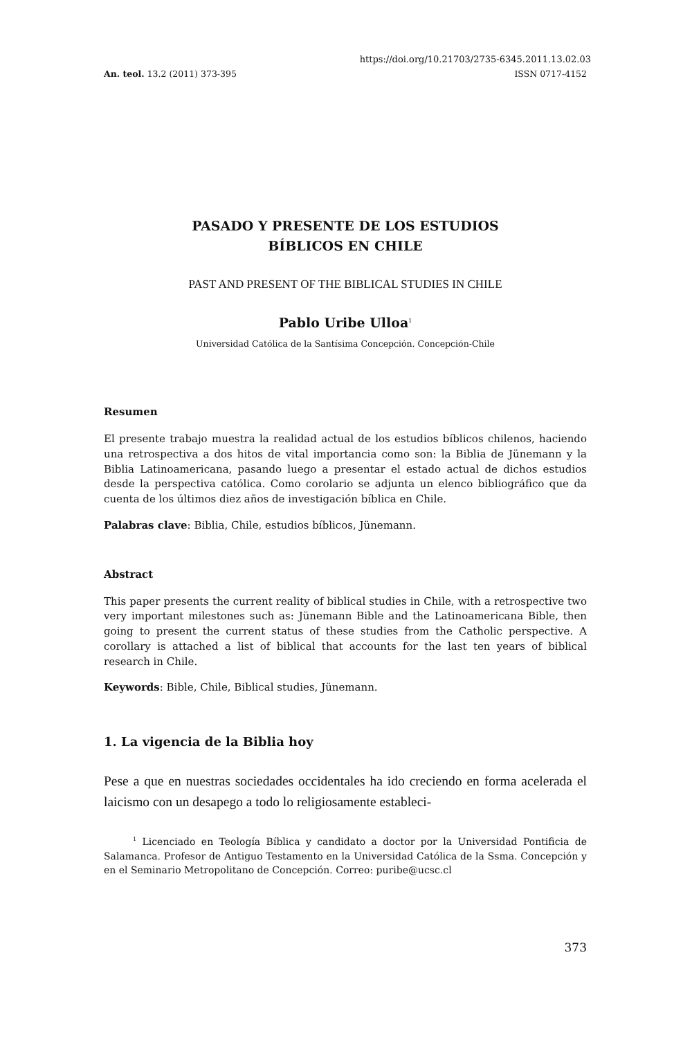https://doi.org/10.21703/2735-6345.2011.13.02.03
An. teol. 13.2 (2011) 373-395 ISSN 0717-4152
PASADO Y PRESENTE DE LOS ESTUDIOS
BÍBLICOS EN CHILE
PAST AND PRESENT OF THE BIBLICAL STUDIES IN CHILE
Pablo Uribe Ulloa<sup>1</sup>
Universidad Católica de la Santísima Concepción. Concepción-Chile
Resumen
El presente trabajo muestra la realidad actual de los estudios bíblicos chilenos, haciendo una retrospectiva a dos hitos de vital importancia como son: la Biblia de Jünemann y la Biblia Latinoamericana, pasando luego a presentar el estado actual de dichos estudios desde la perspectiva católica. Como corolario se adjunta un elenco bibliográfico que da cuenta de los últimos diez años de investigación bíblica en Chile.
Palabras clave: Biblia, Chile, estudios bíblicos, Jünemann.
Abstract
This paper presents the current reality of biblical studies in Chile, with a retrospective two very important milestones such as: Jünemann Bible and the Latinoamericana Bible, then going to present the current status of these studies from the Catholic perspective. A corollary is attached a list of biblical that accounts for the last ten years of biblical research in Chile.
Keywords: Bible, Chile, Biblical studies, Jünemann.
1. La vigencia de la Biblia hoy
Pese a que en nuestras sociedades occidentales ha ido creciendo en forma acelerada el laicismo con un desapego a todo lo religiosamente estableci-
<sup>1</sup> Licenciado en Teología Bíblica y candidato a doctor por la Universidad Pontificia de Salamanca. Profesor de Antiguo Testamento en la Universidad Católica de la Ssma. Concepción y en el Seminario Metropolitano de Concepción. Correo: puribe@ucsc.cl
373